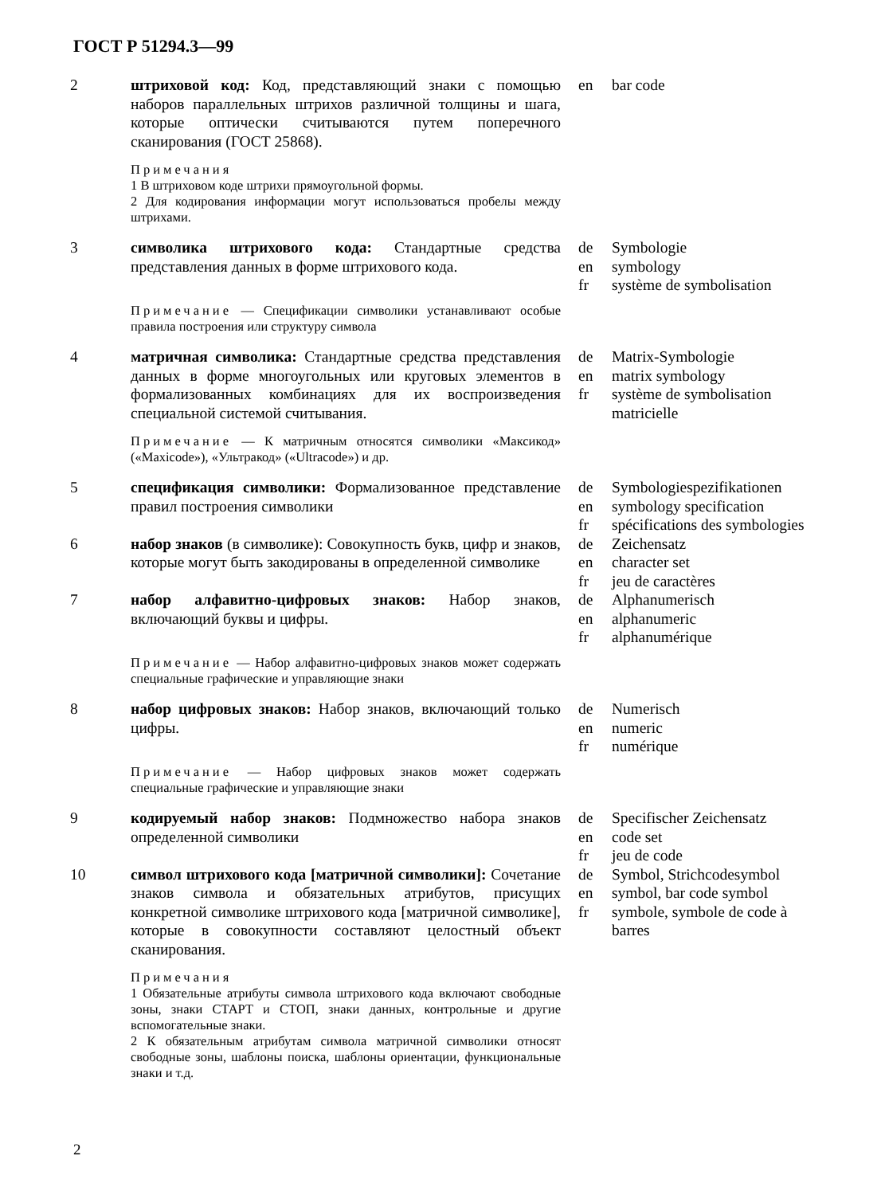ГОСТ Р 51294.3—99
| 2 | штриховой код: Код, представляющий знаки с помощью наборов параллельных штрихов различной толщины и шага, которые оптически считываются путем поперечного сканирования (ГОСТ 25868). Примечания 1 В штриховом коде штрихи прямоугольной формы. 2 Для кодирования информации могут использоваться пробелы между штрихами. | en | bar code |
| 3 | символика штрихового кода: Стандартные средства представления данных в форме штрихового кода. Примечание — Спецификации символики устанавливают особые правила построения или структуру символа | de en fr | Symbologie symbology système de symbolisation |
| 4 | матричная символика: Стандартные средства представления данных в форме многоугольных или круговых элементов в формализованных комбинациях для их воспроизведения специальной системой считывания. Примечание — К матричным относятся символики «Максикод» («Maxicode»), «Ультракод» («Ultracode») и др. | de en fr | Matrix-Symbologie matrix symbology système de symbolisation matricielle |
| 5 | спецификация символики: Формализованное представление правил построения символики | de en fr | Symbologiespezifikationen symbology specification spécifications des symbologies |
| 6 | набор знаков (в символике): Совокупность букв, цифр и знаков, которые могут быть закодированы в определенной символике | de en fr | Zeichensatz character set jeu de caractères |
| 7 | набор алфавитно-цифровых знаков: Набор знаков, включающий буквы и цифры. Примечание — Набор алфавитно-цифровых знаков может содержать специальные графические и управляющие знаки | de en fr | Alphanumerisch alphanumeric alphanumérique |
| 8 | набор цифровых знаков: Набор знаков, включающий только цифры. Примечание — Набор цифровых знаков может содержать специальные графические и управляющие знаки | de en fr | Numerisch numeric numérique |
| 9 | кодируемый набор знаков: Подмножество набора знаков определенной символики | de en fr | Specifischer Zeichensatz code set jeu de code |
| 10 | символ штрихового кода [матричной символики]: Сочетание знаков символа и обязательных атрибутов, присущих конкретной символике штрихового кода [матричной символике], которые в совокупности составляют целостный объект сканирования. Примечания 1 Обязательные атрибуты символа штрихового кода включают свободные зоны, знаки СТАРТ и СТОП, знаки данных, контрольные и другие вспомогательные знаки. 2 К обязательным атрибутам символа матричной символики относят свободные зоны, шаблоны поиска, шаблоны ориентации, функциональные знаки и т.д. | de en fr | Symbol, Strichcodesymbol symbol, bar code symbol symbole, symbole de code à barres |
2